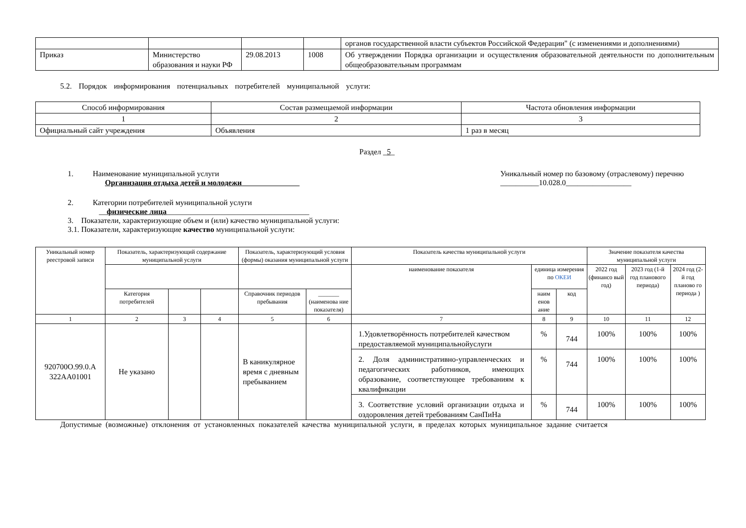| | | | | органов государственной власти субъектов Российской Федерации" (с изменениями и дополнениями) |
| Приказ | Министерство образования и науки РФ | 29.08.2013 | 1008 | Об утверждении Порядка организации и осуществления образовательной деятельности по дополнительным общеобразовательным программам |
5.2. Порядок информирования потенциальных потребителей муниципальной услуги:
| Способ информирования | Состав размещаемой информации | Частота обновления информации |
| --- | --- | --- |
| 1 | 2 | 3 |
| Официальный сайт учреждения | Объявления | 1 раз в месяц |
Раздел _5_
1. Наименование муниципальной услуги
Организация отдыха детей и молодежи
Уникальный номер по базовому (отраслевому) перечню
__________10.028.0_________________
2. Категории потребителей муниципальной услуги
__физические лица_____________________________________
3. Показатели, характеризующие объем и (или) качество муниципальной услуги:
3.1. Показатели, характеризующие качество муниципальной услуги:
| Уникальный номер реестровой записи | Показатель, характеризующий содержание муниципальной услуги | | | Показатель, характеризующий условия (формы) оказания муниципальной услуги | | Показатель качества муниципальной услуги | | | Значение показателя качества муниципальной услуги | | |
| --- | --- | --- | --- | --- | --- | --- | --- | --- | --- | --- | --- |
| | | | | | | наименование показателя | единица измерения по ОКЕИ | | 2022 год (финансо вый год) | 2023 год (1-й год планового периода) | 2024 год (2-й год планово го периода ) |
| | Категория потребителей | | | Справочник периодов пребывания | _______ (наименова ние показателя) | | наим енов ание | код | | | |
| 1 | 2 | 3 | 4 | 5 | 6 | 7 | 8 | 9 | 10 | 11 | 12 |
| 920700О.99.0.А 322АА01001 | Не указано | | | В каникулярное время с дневным пребыванием | | 1.Удовлетворённость потребителей качеством предоставляемой муниципальнойуслуги | % | 744 | 100% | 100% | 100% |
| | | | | | | 2. Доля административно-управленческих и педагогических работников, имеющих образование, соответствующее требованиям к квалификации | % | 744 | 100% | 100% | 100% |
| | | | | | | 3. Соответствие условий организации отдыха и оздоровления детей требованиям СанПиНа | % | 744 | 100% | 100% | 100% |
Допустимые (возможные) отклонения от установленных показателей качества муниципальной услуги, в пределах которых муниципальное задание считается